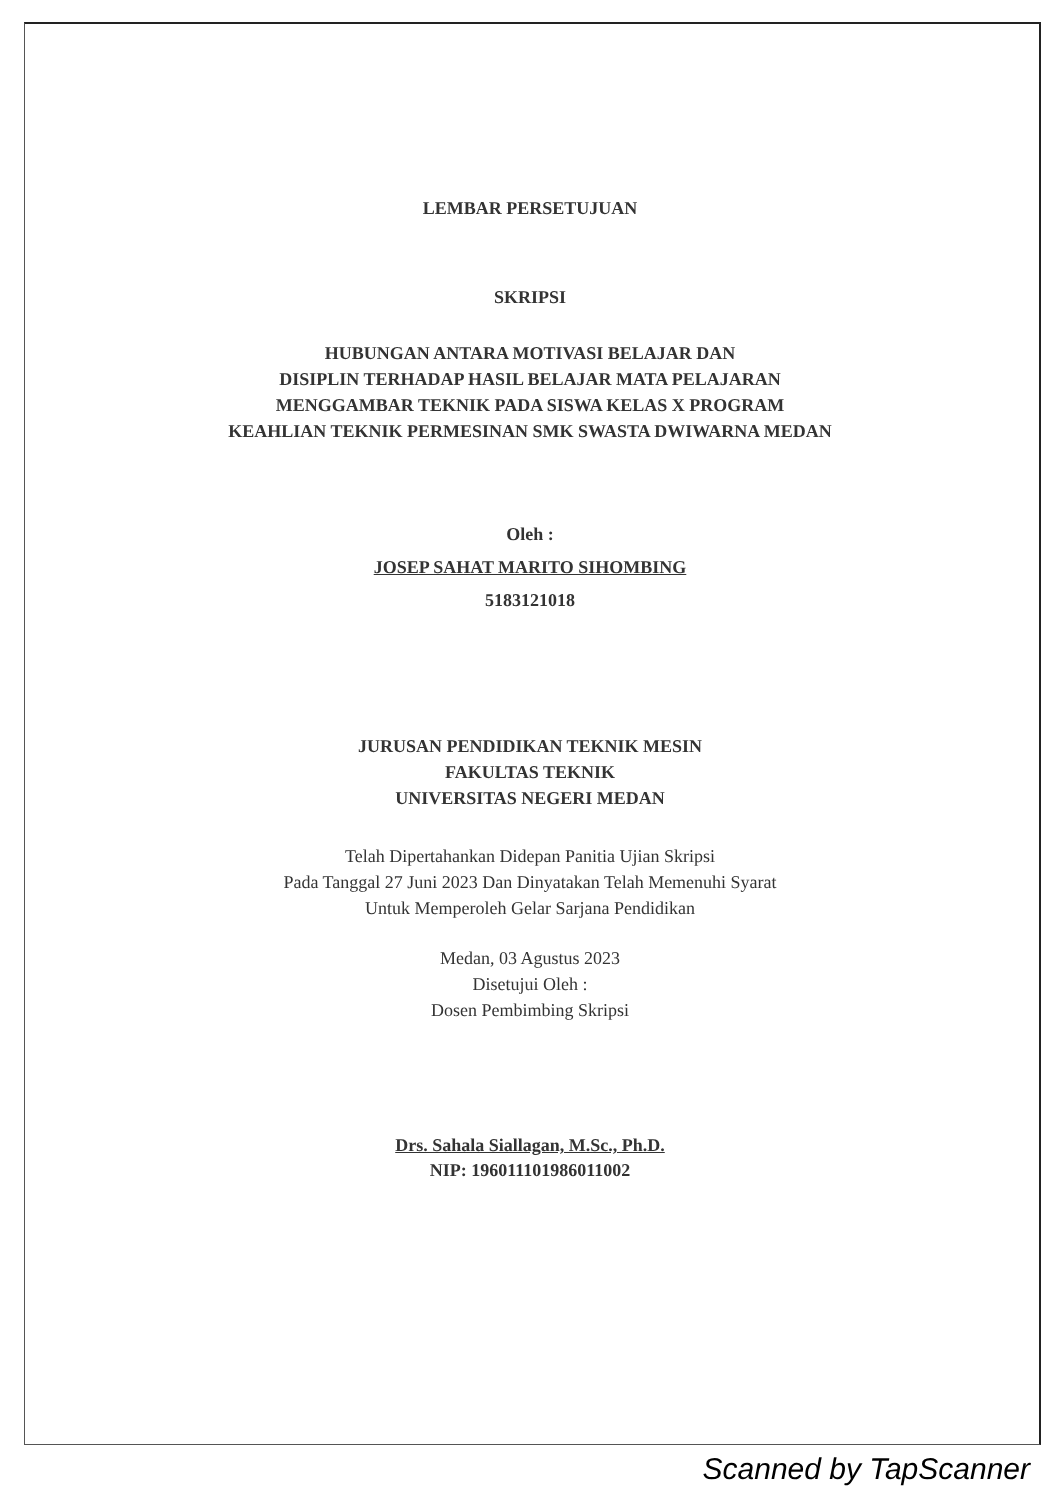LEMBAR PERSETUJUAN
SKRIPSI
HUBUNGAN ANTARA MOTIVASI BELAJAR DAN
DISIPLIN TERHADAP HASIL BELAJAR MATA PELAJARAN
MENGGAMBAR TEKNIK PADA SISWA KELAS X PROGRAM
KEAHLIAN TEKNIK PERMESINAN SMK SWASTA DWIWARNA MEDAN
Oleh :
JOSEP SAHAT MARITO SIHOMBING
5183121018
JURUSAN PENDIDIKAN TEKNIK MESIN
FAKULTAS TEKNIK
UNIVERSITAS NEGERI MEDAN
Telah Dipertahankan Didepan Panitia Ujian Skripsi
Pada Tanggal 27 Juni 2023 Dan Dinyatakan Telah Memenuhi Syarat
Untuk Memperoleh Gelar Sarjana Pendidikan
Medan, 03 Agustus 2023
Disetujui Oleh :
Dosen Pembimbing Skripsi
Drs. Sahala Siallagan, M.Sc., Ph.D.
NIP: 196011101986011002
Scanned by TapScanner